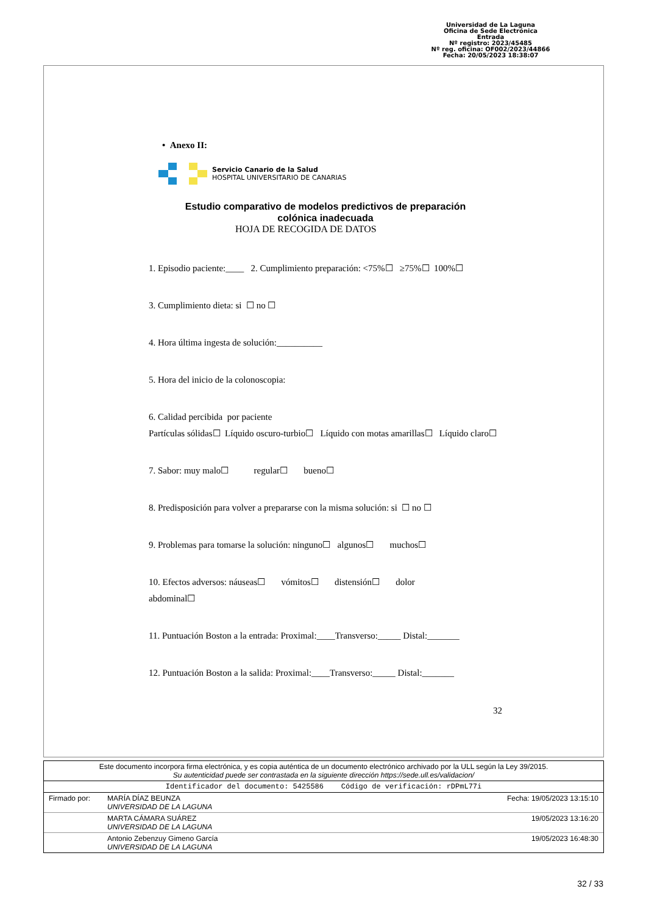Universidad de La Laguna
Oficina de Sede Electrónica
Entrada
Nº registro: 2023/45485
Nº reg. oficina: OF002/2023/44866
Fecha: 20/05/2023 18:38:07
• Anexo II:
Servicio Canario de la Salud
HOSPITAL UNIVERSITARIO DE CANARIAS
Estudio comparativo de modelos predictivos de preparación
colónica inadecuada
HOJA DE RECOGIDA DE DATOS
1. Episodio paciente:____ 2. Cumplimiento preparación: <75%☐ ≥75%☐ 100%☐
3. Cumplimiento dieta: si ☐ no ☐
4. Hora última ingesta de solución:__________
5. Hora del inicio de la colonoscopia:
6. Calidad percibida por paciente
Partículas sólidas☐ Líquido oscuro-turbio☐ Líquido con motas amarillas☐ Líquido claro☐
7. Sabor: muy malo☐ regular☐ bueno☐
8. Predisposición para volver a prepararse con la misma solución: si ☐ no ☐
9. Problemas para tomarse la solución: ninguno☐ algunos☐ muchos☐
10. Efectos adversos: náuseas☐ vómitos☐ distensión☐ dolor
abdominal☐
11. Puntuación Boston a la entrada: Proximal:____Transverso:_____ Distal:_______
12. Puntuación Boston a la salida: Proximal:____Transverso:_____ Distal:_______
32
| Este documento incorpora firma electrónica, y es copia auténtica de un documento electrónico archivado por la ULL según la Ley 39/2015. Su autenticidad puede ser contrastada en la siguiente dirección https://sede.ull.es/validacion/ | | |
| Identificador del documento: 5425586 Código de verificación: rDPmL77i | | |
| Firmado por: | MARÍA DÍAZ BEUNZA UNIVERSIDAD DE LA LAGUNA | Fecha: 19/05/2023 13:15:10 |
| | MARTA CÁMARA SUÁREZ UNIVERSIDAD DE LA LAGUNA | 19/05/2023 13:16:20 |
| | Antonio Zebenzuy Gimeno García UNIVERSIDAD DE LA LAGUNA | 19/05/2023 16:48:30 |
32 / 33